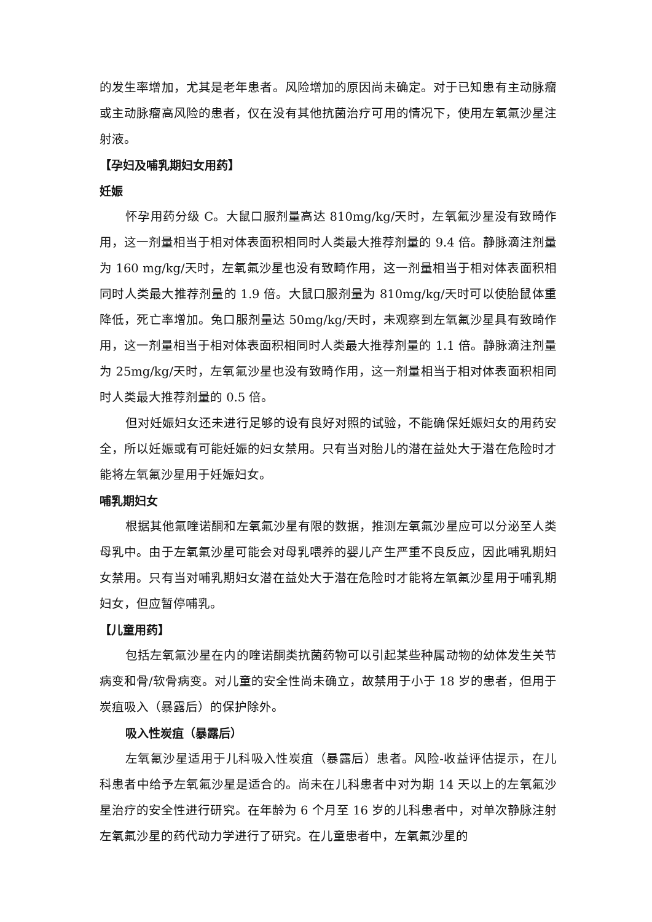的发生率增加，尤其是老年患者。风险增加的原因尚未确定。对于已知患有主动脉瘤或主动脉瘤高风险的患者，仅在没有其他抗菌治疗可用的情况下，使用左氧氟沙星注射液。
【孕妇及哺乳期妇女用药】
妊娠
怀孕用药分级 C。大鼠口服剂量高达 810mg/kg/天时，左氧氟沙星没有致畸作用，这一剂量相当于相对体表面积相同时人类最大推荐剂量的 9.4 倍。静脉滴注剂量为 160 mg/kg/天时，左氧氟沙星也没有致畸作用，这一剂量相当于相对体表面积相同时人类最大推荐剂量的 1.9 倍。大鼠口服剂量为 810mg/kg/天时可以使胎鼠体重降低，死亡率增加。兔口服剂量达 50mg/kg/天时，未观察到左氧氟沙星具有致畸作用，这一剂量相当于相对体表面积相同时人类最大推荐剂量的 1.1 倍。静脉滴注剂量为 25mg/kg/天时，左氧氟沙星也没有致畸作用，这一剂量相当于相对体表面积相同时人类最大推荐剂量的 0.5 倍。
但对妊娠妇女还未进行足够的设有良好对照的试验，不能确保妊娠妇女的用药安全，所以妊娠或有可能妊娠的妇女禁用。只有当对胎儿的潜在益处大于潜在危险时才能将左氧氟沙星用于妊娠妇女。
哺乳期妇女
根据其他氟喹诺酮和左氧氟沙星有限的数据，推测左氧氟沙星应可以分泌至人类母乳中。由于左氧氟沙星可能会对母乳喂养的婴儿产生严重不良反应，因此哺乳期妇女禁用。只有当对哺乳期妇女潜在益处大于潜在危险时才能将左氧氟沙星用于哺乳期妇女，但应暂停哺乳。
【儿童用药】
包括左氧氟沙星在内的喹诺酮类抗菌药物可以引起某些种属动物的幼体发生关节病变和骨/软骨病变。对儿童的安全性尚未确立，故禁用于小于 18 岁的患者，但用于炭疽吸入（暴露后）的保护除外。
吸入性炭疽（暴露后）
左氧氟沙星适用于儿科吸入性炭疽（暴露后）患者。风险-收益评估提示，在儿科患者中给予左氧氟沙星是适合的。尚未在儿科患者中对为期 14 天以上的左氧氟沙星治疗的安全性进行研究。在年龄为 6 个月至 16 岁的儿科患者中，对单次静脉注射左氧氟沙星的药代动力学进行了研究。在儿童患者中，左氧氟沙星的